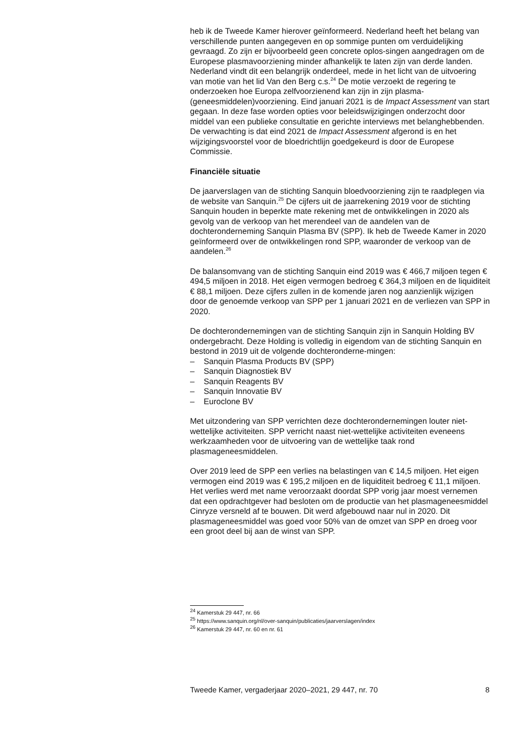heb ik de Tweede Kamer hierover geïnformeerd. Nederland heeft het belang van verschillende punten aangegeven en op sommige punten om verduidelijking gevraagd. Zo zijn er bijvoorbeeld geen concrete oplos-singen aangedragen om de Europese plasmavoorziening minder afhankelijk te laten zijn van derde landen. Nederland vindt dit een belangrijk onderdeel, mede in het licht van de uitvoering van motie van het lid Van den Berg c.s.<sup>24</sup> De motie verzoekt de regering te onderzoeken hoe Europa zelfvoorzienend kan zijn in zijn plasma-(geneesmiddelen)voorziening. Eind januari 2021 is de Impact Assessment van start gegaan. In deze fase worden opties voor beleidswijzigingen onderzocht door middel van een publieke consultatie en gerichte interviews met belanghebbenden. De verwachting is dat eind 2021 de Impact Assessment afgerond is en het wijzigingsvoorstel voor de bloedrichtlijn goedgekeurd is door de Europese Commissie.
Financiële situatie
De jaarverslagen van de stichting Sanquin bloedvoorziening zijn te raadplegen via de website van Sanquin.<sup>25</sup> De cijfers uit de jaarrekening 2019 voor de stichting Sanquin houden in beperkte mate rekening met de ontwikkelingen in 2020 als gevolg van de verkoop van het merendeel van de aandelen van de dochteronderneming Sanquin Plasma BV (SPP). Ik heb de Tweede Kamer in 2020 geïnformeerd over de ontwikkelingen rond SPP, waaronder de verkoop van de aandelen.<sup>26</sup>
De balansomvang van de stichting Sanquin eind 2019 was € 466,7 miljoen tegen € 494,5 miljoen in 2018. Het eigen vermogen bedroeg € 364,3 miljoen en de liquiditeit € 88,1 miljoen. Deze cijfers zullen in de komende jaren nog aanzienlijk wijzigen door de genoemde verkoop van SPP per 1 januari 2021 en de verliezen van SPP in 2020.
De dochterondernemingen van de stichting Sanquin zijn in Sanquin Holding BV ondergebracht. Deze Holding is volledig in eigendom van de stichting Sanquin en bestond in 2019 uit de volgende dochteronderne-mingen:
– Sanquin Plasma Products BV (SPP)
– Sanquin Diagnostiek BV
– Sanquin Reagents BV
– Sanquin Innovatie BV
– Euroclone BV
Met uitzondering van SPP verrichten deze dochterondernemingen louter niet-wettelijke activiteiten. SPP verricht naast niet-wettelijke activiteiten eveneens werkzaamheden voor de uitvoering van de wettelijke taak rond plasmageneesmiddelen.
Over 2019 leed de SPP een verlies na belastingen van € 14,5 miljoen. Het eigen vermogen eind 2019 was € 195,2 miljoen en de liquiditeit bedroeg € 11,1 miljoen. Het verlies werd met name veroorzaakt doordat SPP vorig jaar moest vernemen dat een opdrachtgever had besloten om de productie van het plasmageneesmiddel Cinryze versneld af te bouwen. Dit werd afgebouwd naar nul in 2020. Dit plasmageneesmiddel was goed voor 50% van de omzet van SPP en droeg voor een groot deel bij aan de winst van SPP.
<sup>24</sup> Kamerstuk 29 447, nr. 66
<sup>25</sup> https://www.sanquin.org/nl/over-sanquin/publicaties/jaarverslagen/index
<sup>26</sup> Kamerstuk 29 447, nr. 60 en nr. 61
Tweede Kamer, vergaderjaar 2020–2021, 29 447, nr. 70 8